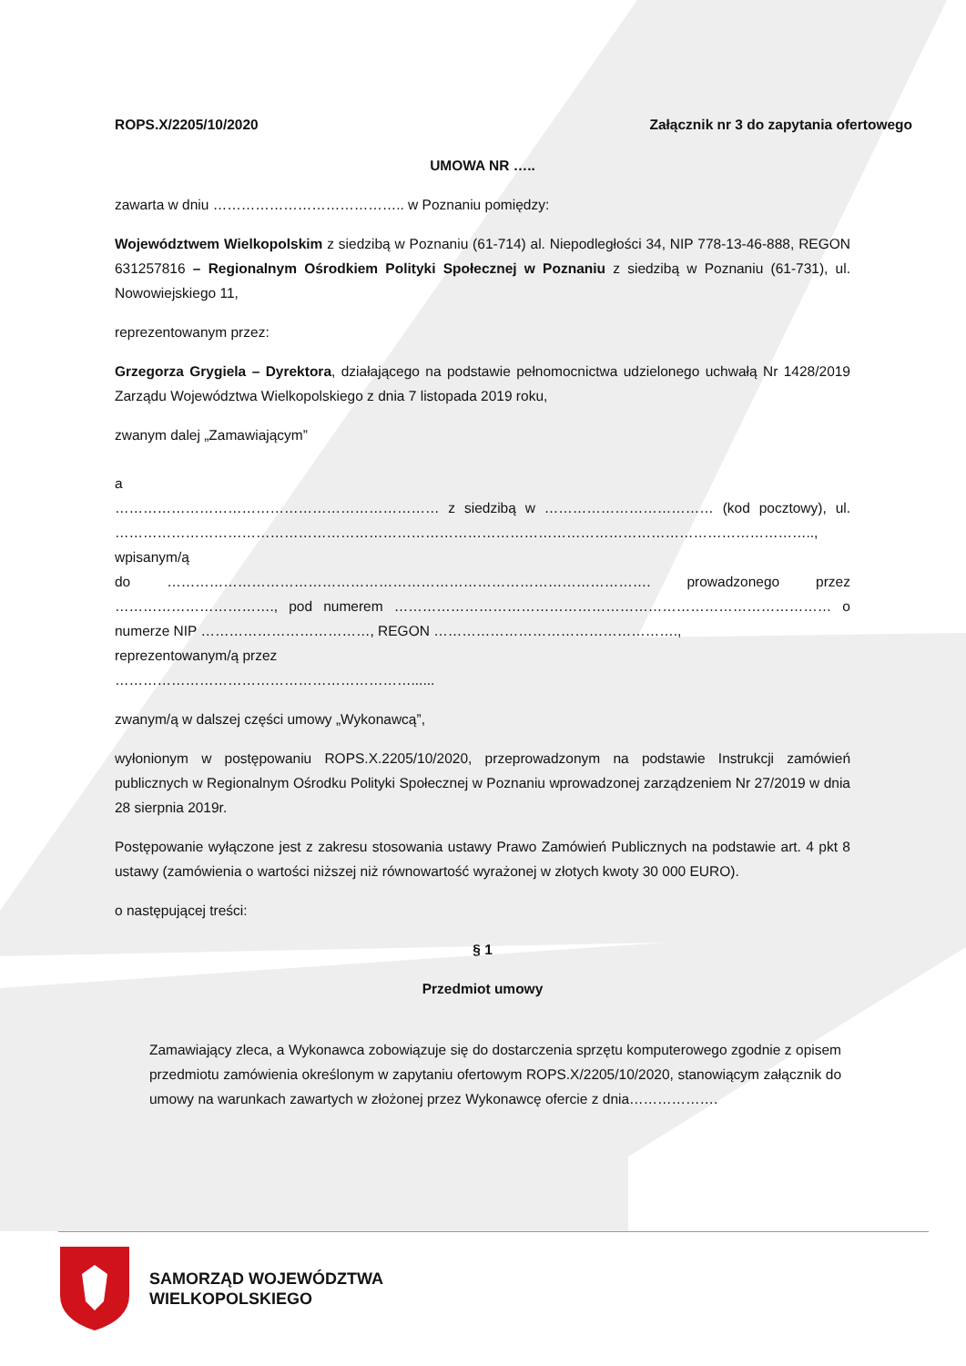ROPS.X/2205/10/2020 Załącznik nr 3 do zapytania ofertowego
UMOWA NR …..
zawarta w dniu ………………………………….. w Poznaniu pomiędzy:
Województwem Wielkopolskim z siedzibą w Poznaniu (61-714) al. Niepodległości 34, NIP 778-13-46-888, REGON 631257816 – Regionalnym Ośrodkiem Polityki Społecznej w Poznaniu z siedzibą w Poznaniu (61-731), ul. Nowowiejskiego 11,
reprezentowanym przez:
Grzegorza Grygiela – Dyrektora, działającego na podstawie pełnomocnictwa udzielonego uchwałą Nr 1428/2019 Zarządu Województwa Wielkopolskiego z dnia 7 listopada 2019 roku,
zwanym dalej „Zamawiającym”
a
…………………………………………………………… z siedzibą w ……………………………… (kod pocztowy), ul. ………………………………………………………………………………………………………………………………….., wpisanym/ą
do …………………………………………………………………………………………. prowadzonego przez ……………………………., pod numerem ………………………………………………………………………………… o numerze NIP ………………………………, REGON …………………………………………….,
reprezentowanym/ą przez
………………………………………………………......
zwanym/ą w dalszej części umowy „Wykonawcą”,
wyłonionym w postępowaniu ROPS.X.2205/10/2020, przeprowadzonym na podstawie Instrukcji zamówień publicznych w Regionalnym Ośrodku Polityki Społecznej w Poznaniu wprowadzonej zarządzeniem Nr 27/2019 w dnia 28 sierpnia 2019r.
Postępowanie wyłączone jest z zakresu stosowania ustawy Prawo Zamówień Publicznych na podstawie art. 4 pkt 8 ustawy (zamówienia o wartości niższej niż równowartość wyrażonej w złotych kwoty 30 000 EURO).
o następującej treści:
§ 1
Przedmiot umowy
Zamawiający zleca, a Wykonawca zobowiązuje się do dostarczenia sprzętu komputerowego zgodnie z opisem przedmiotu zamówienia określonym w zapytaniu ofertowym ROPS.X/2205/10/2020, stanowiącym załącznik do umowy na warunkach zawartych w złożonej przez Wykonawcę ofercie z dnia……………….
SAMORZĄD WOJEWÓDZTWA
WIELKOPOLSKIEGO